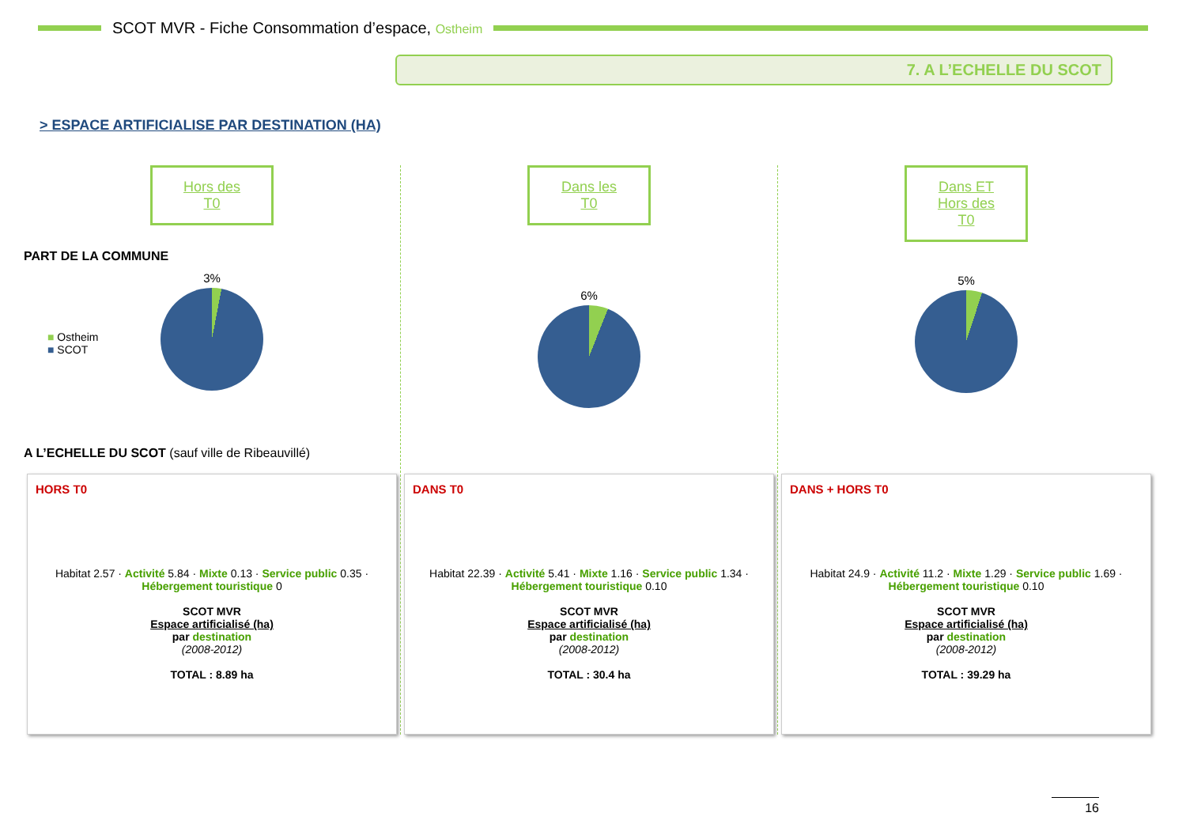SCOT MVR - Fiche Consommation d’espace, Ostheim
7. A L’ECHELLE DU SCOT
> ESPACE ARTIFICIALISE PAR DESTINATION (HA)
Hors des T0
PART DE LA COMMUNE
3%
■ Ostheim
■ SCOT
A L’ECHELLE DU SCOT (sauf ville de Ribeauvillé)
HORS T0
Habitat 2.57 · Activité 5.84 · Mixte 0.13 · Service public 0.35 · Hébergement touristique 0
SCOT MVR
Espace artificialisé (ha)
par destination
(2008-2012)
TOTAL : 8.89 ha
Dans les T0
6%
DANS T0
Habitat 22.39 · Activité 5.41 · Mixte 1.16 · Service public 1.34 · Hébergement touristique 0.10
SCOT MVR
Espace artificialisé (ha)
par destination
(2008-2012)
TOTAL : 30.4 ha
Dans ET Hors des T0
5%
DANS + HORS T0
Habitat 24.9 · Activité 11.2 · Mixte 1.29 · Service public 1.69 · Hébergement touristique 0.10
SCOT MVR
Espace artificialisé (ha)
par destination
(2008-2012)
TOTAL : 39.29 ha
16